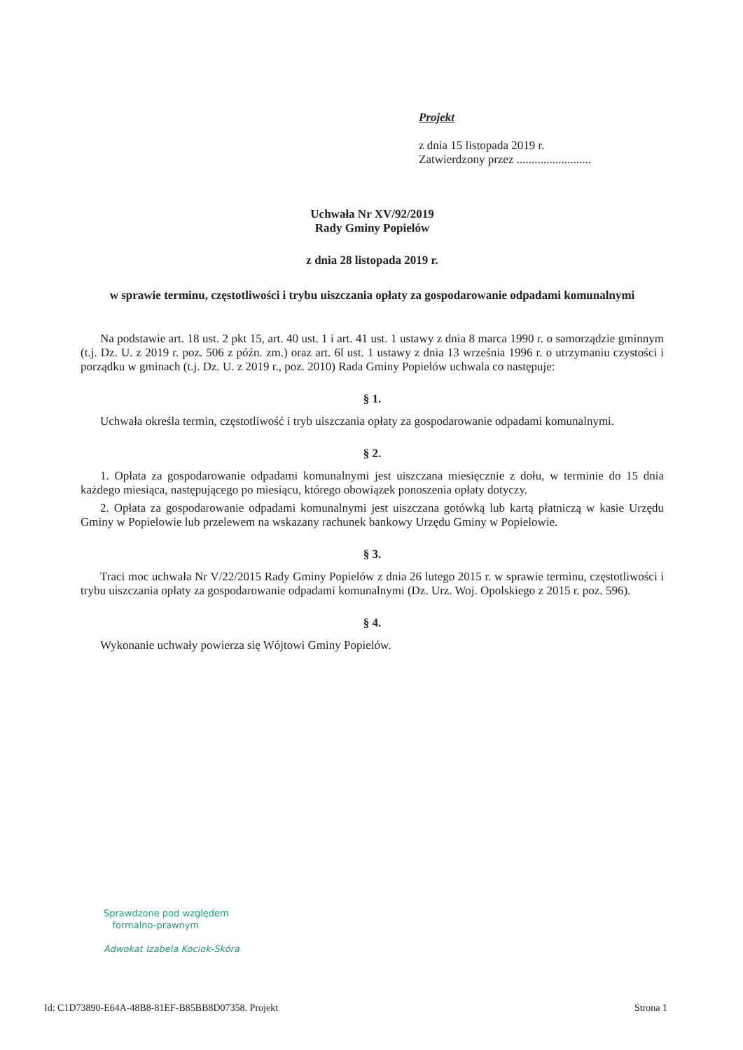Projekt
z dnia 15 listopada 2019 r.
Zatwierdzony przez .........................
Uchwała Nr XV/92/2019
Rady Gminy Popielów
z dnia 28 listopada 2019 r.
w sprawie terminu, częstotliwości i trybu uiszczania opłaty za gospodarowanie odpadami komunalnymi
Na podstawie art. 18 ust. 2 pkt 15, art. 40 ust. 1 i art. 41 ust. 1 ustawy z dnia 8 marca 1990 r. o samorządzie gminnym (t.j. Dz. U. z 2019 r. poz. 506 z późn. zm.) oraz art. 6l ust. 1 ustawy z dnia 13 września 1996 r. o utrzymaniu czystości i porządku w gminach (t.j. Dz. U. z 2019 r., poz. 2010) Rada Gminy Popielów uchwala co następuje:
§ 1.
Uchwała określa termin, częstotliwość i tryb uiszczania opłaty za gospodarowanie odpadami komunalnymi.
§ 2.
1. Opłata za gospodarowanie odpadami komunalnymi jest uiszczana miesięcznie z dołu, w terminie do 15 dnia każdego miesiąca, następującego po miesiącu, którego obowiązek ponoszenia opłaty dotyczy.
2. Opłata za gospodarowanie odpadami komunalnymi jest uiszczana gotówką lub kartą płatniczą w kasie Urzędu Gminy w Popielowie lub przelewem na wskazany rachunek bankowy Urzędu Gminy w Popielowie.
§ 3.
Traci moc uchwała Nr V/22/2015 Rady Gminy Popielów z dnia 26 lutego 2015 r. w sprawie terminu, częstotliwości i trybu uiszczania opłaty za gospodarowanie odpadami komunalnymi (Dz. Urz. Woj. Opolskiego z 2015 r. poz. 596).
§ 4.
Wykonanie uchwały powierza się Wójtowi Gminy Popielów.
Sprawdzone pod względem
formalno-prawnym
Adwokat Izabela Kociok-Skóra
Id: C1D73890-E64A-48B8-81EF-B85BB8D07358. Projekt Strona 1